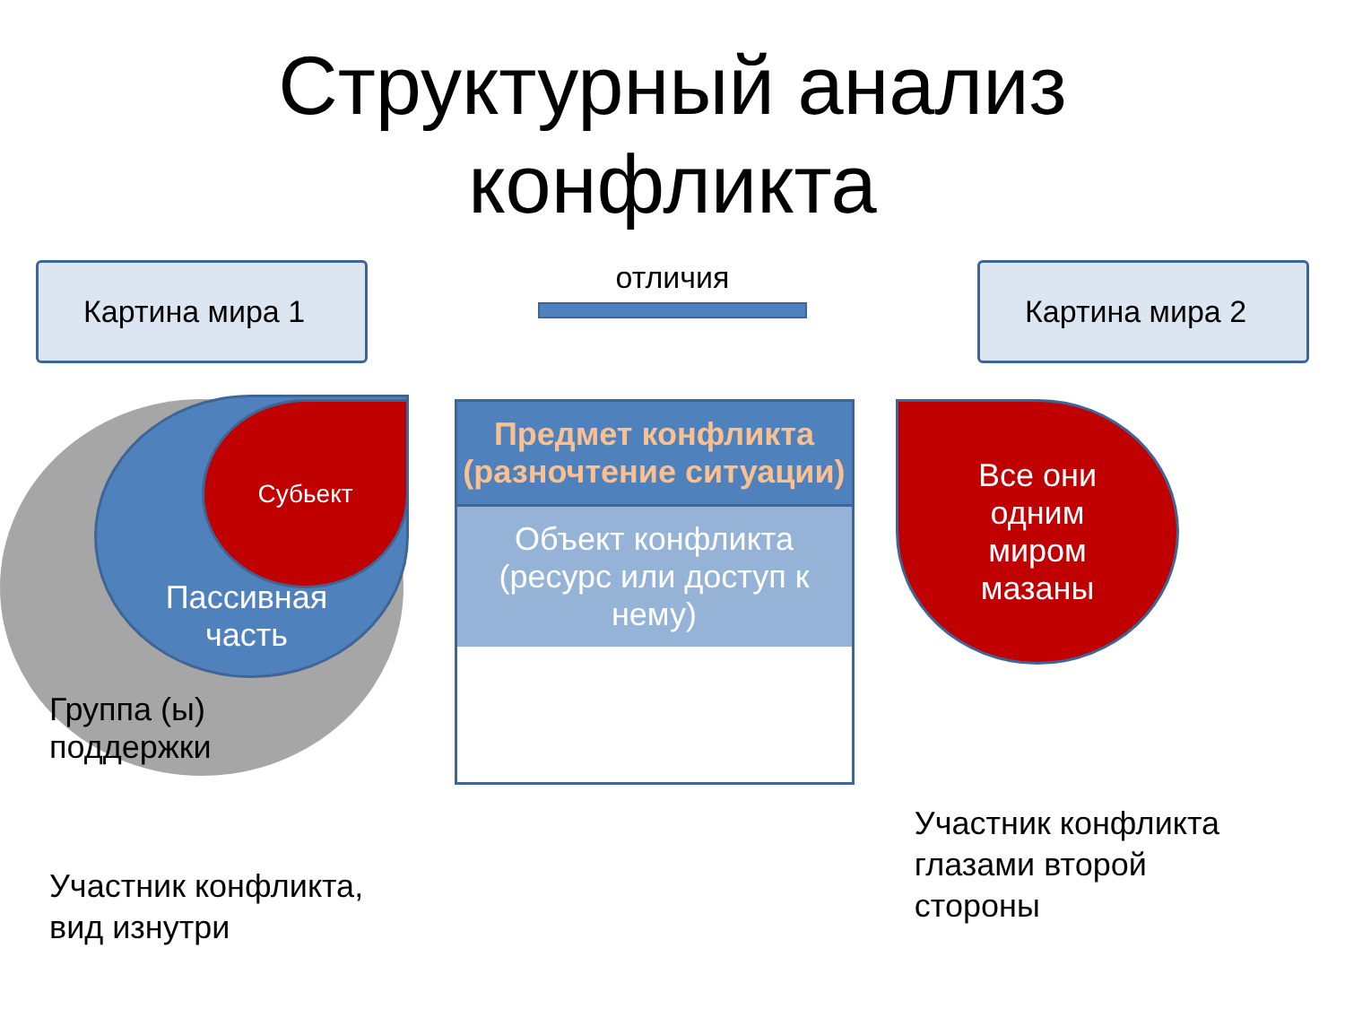Структурный анализ
конфликта
Картина мира 1
отличия
Картина мира 2
Субьект
Пассивная часть
Группа (ы)
поддержки
Предмет конфликта (разночтение ситуации)
Объект конфликта (ресурс или доступ к нему)
Все они
одним
миром
мазаны
Участник конфликта,
вид изнутри
Участник конфликта
глазами второй
стороны